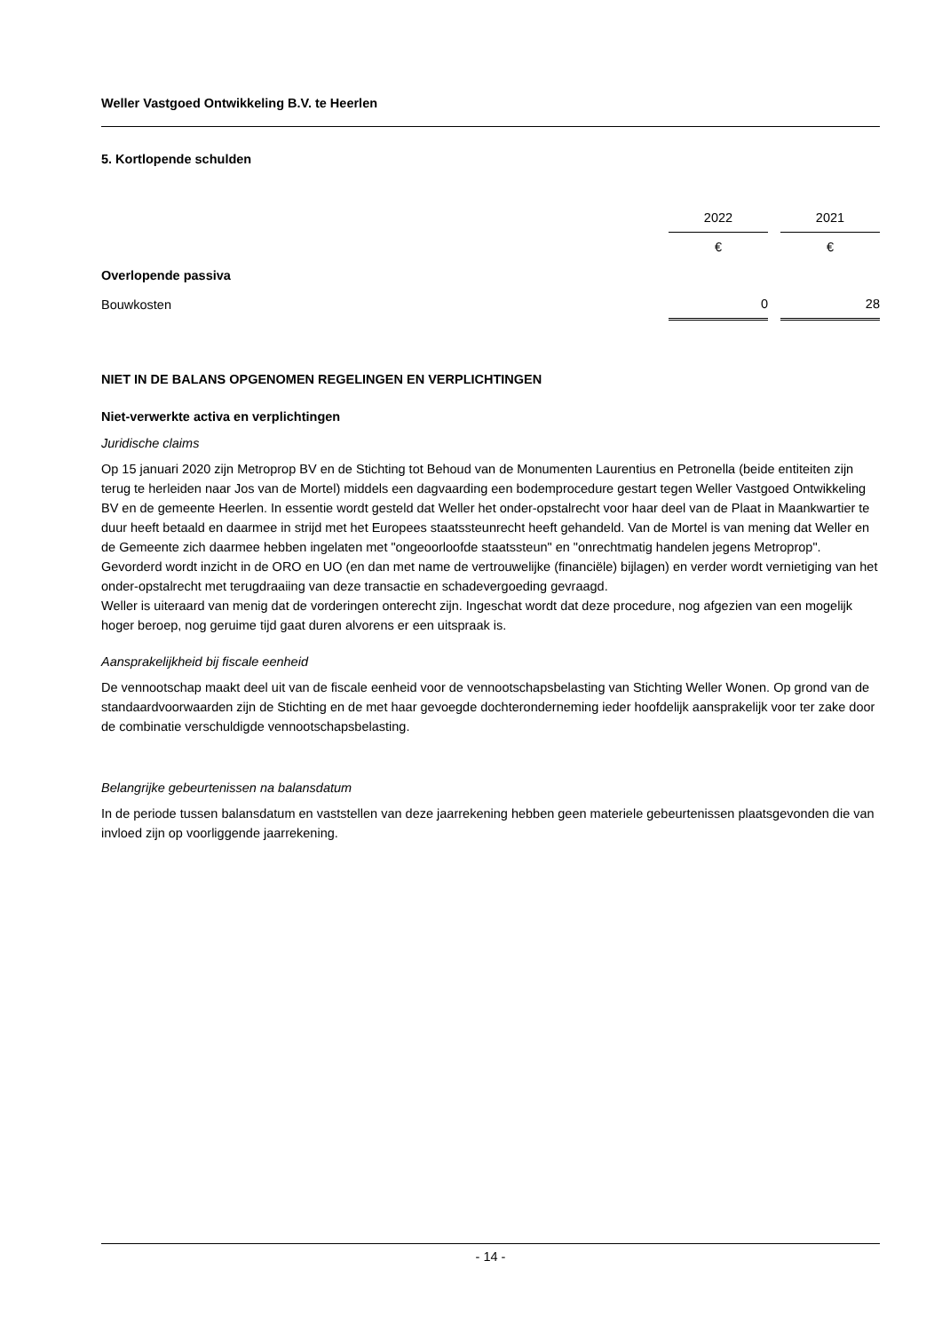Weller Vastgoed Ontwikkeling B.V. te Heerlen
5. Kortlopende schulden
| | 2022 | | 2021 |
| | € | | € |
| Overlopende passiva | | | |
| Bouwkosten | 0 | | 28 |
NIET IN DE BALANS OPGENOMEN REGELINGEN EN VERPLICHTINGEN
Niet-verwerkte activa en verplichtingen
Juridische claims
Op 15 januari 2020 zijn Metroprop BV en de Stichting tot Behoud van de Monumenten Laurentius en Petronella (beide entiteiten zijn terug te herleiden naar Jos van de Mortel) middels een dagvaarding een bodemprocedure gestart tegen Weller Vastgoed Ontwikkeling BV en de gemeente Heerlen. In essentie wordt gesteld dat Weller het onder-opstalrecht voor haar deel van de Plaat in Maankwartier te duur heeft betaald en daarmee in strijd met het Europees staatssteunrecht heeft gehandeld. Van de Mortel is van mening dat Weller en de Gemeente zich daarmee hebben ingelaten met "ongeoorloofde staatssteun" en "onrechtmatig handelen jegens Metroprop". Gevorderd wordt inzicht in de ORO en UO (en dan met name de vertrouwelijke (financiële) bijlagen) en verder wordt vernietiging van het onder-opstalrecht met terugdraaiing van deze transactie en schadevergoeding gevraagd.
Weller is uiteraard van menig dat de vorderingen onterecht zijn. Ingeschat wordt dat deze procedure, nog afgezien van een mogelijk hoger beroep, nog geruime tijd gaat duren alvorens er een uitspraak is.
Aansprakelijkheid bij fiscale eenheid
De vennootschap maakt deel uit van de fiscale eenheid voor de vennootschapsbelasting van Stichting Weller Wonen. Op grond van de standaardvoorwaarden zijn de Stichting en de met haar gevoegde dochteronderneming ieder hoofdelijk aansprakelijk voor ter zake door de combinatie verschuldigde vennootschapsbelasting.
Belangrijke gebeurtenissen na balansdatum
In de periode tussen balansdatum en vaststellen van deze jaarrekening hebben geen materiele gebeurtenissen plaatsgevonden die van invloed zijn op voorliggende jaarrekening.
- 14 -